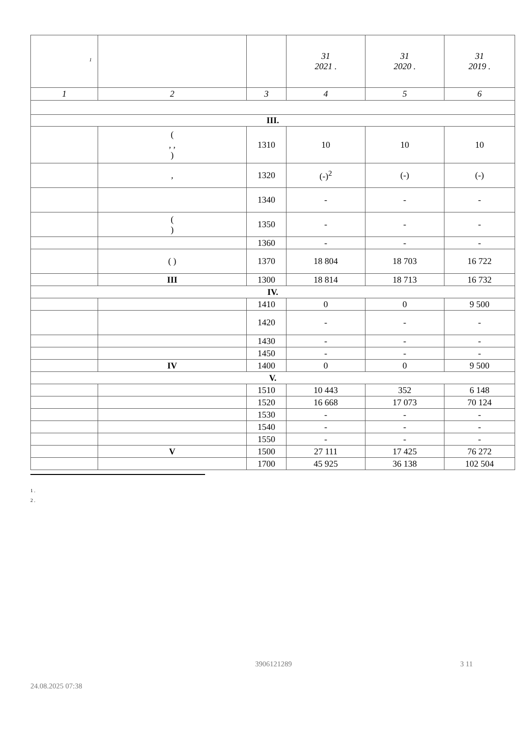| <sup>1</sup> | | | 31 2021 . | 31 2020 . | 31 2019 . |
| --- | --- | --- | --- | --- | --- |
| 1 | 2 | 3 | 4 | 5 | 6 |
| III. | | | | | |
| | ( , , ) | 1310 | 10 | 10 | 10 |
| | , | 1320 | (-)<sup>2</sup> | (-) | (-) |
| | | 1340 | - | - | - |
| | ( ) | 1350 | - | - | - |
| | | 1360 | - | - | - |
| | ( ) | 1370 | 18 804 | 18 703 | 16 722 |
| | III | 1300 | 18 814 | 18 713 | 16 732 |
| IV. | | | | | |
| | | 1410 | 0 | 0 | 9 500 |
| | | 1420 | - | - | - |
| | | 1430 | - | - | - |
| | | 1450 | - | - | - |
| | IV | 1400 | 0 | 0 | 9 500 |
| V. | | | | | |
| | | 1510 | 10 443 | 352 | 6 148 |
| | | 1520 | 16 668 | 17 073 | 70 124 |
| | | 1530 | - | - | - |
| | | 1540 | - | - | - |
| | | 1550 | - | - | - |
| | V | 1500 | 27 111 | 17 425 | 76 272 |
| | | 1700 | 45 925 | 36 138 | 102 504 |
1 .
2 .
3906121289 3 11
24.08.2025 07:38